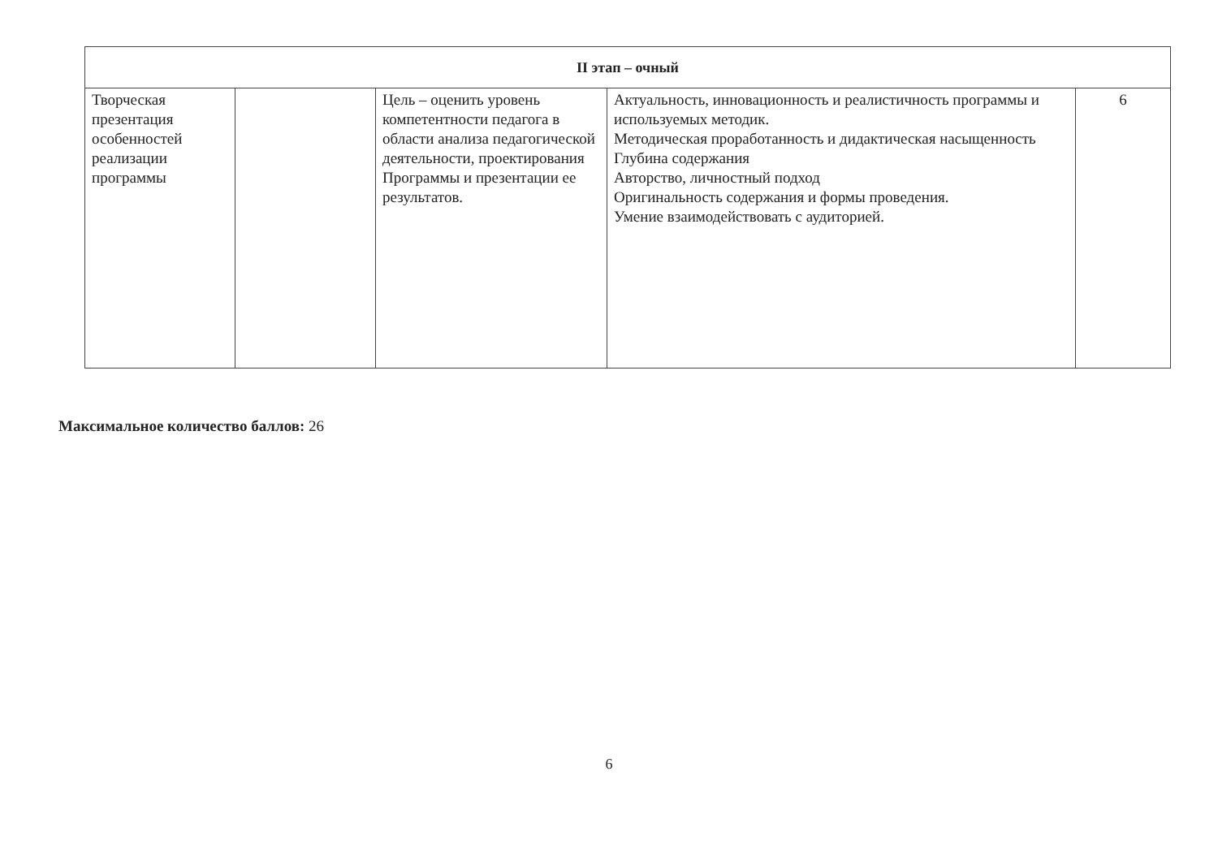| II этап – очный | | | | |
| Творческая презентация особенностей реализации программы | | Цель – оценить уровень компетентности педагога в области анализа педагогической деятельности, проектирования Программы и презентации ее результатов. | Актуальность, инновационность и реалистичность программы и используемых методик. Методическая проработанность и дидактическая насыщенность Глубина содержания Авторство, личностный подход Оригинальность содержания и формы проведения. Умение взаимодействовать с аудиторией. | 6 |
Максимальное количество баллов: 26
6